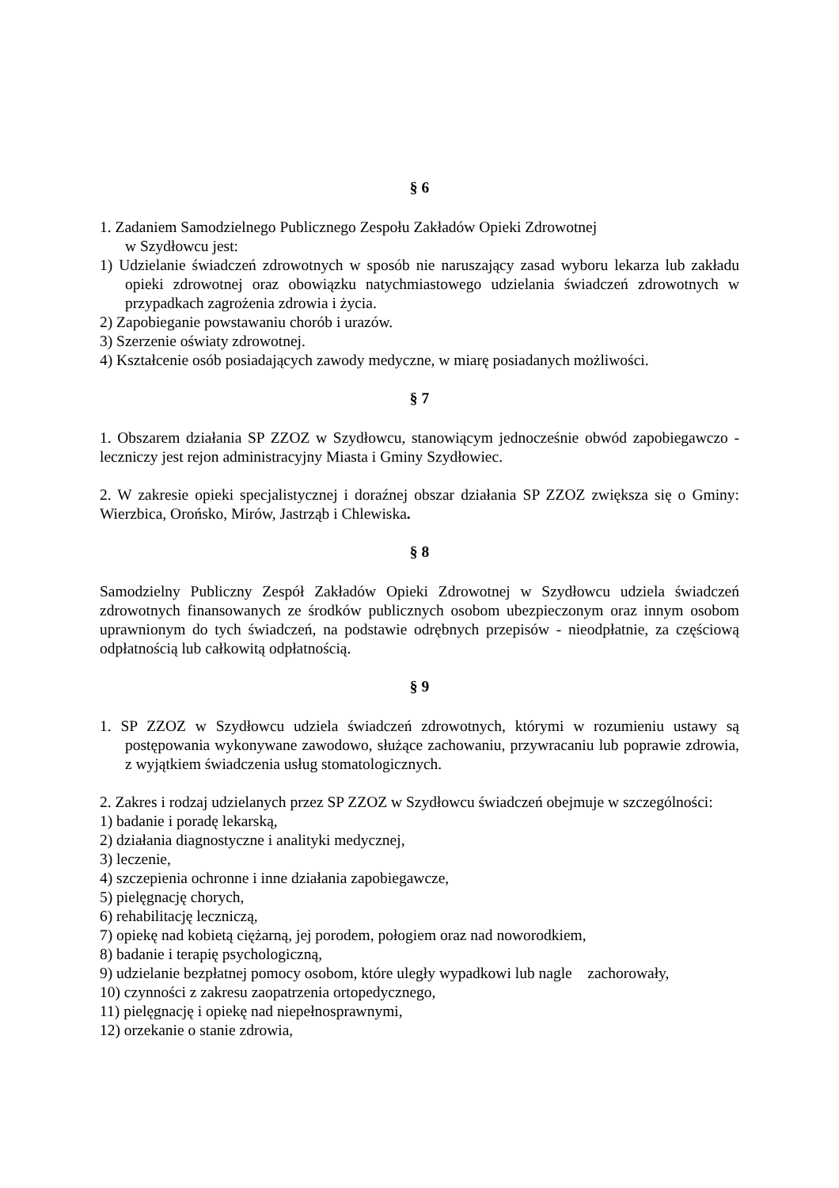§ 6
1. Zadaniem Samodzielnego Publicznego Zespołu Zakładów Opieki Zdrowotnej
w Szydłowcu jest:
1) Udzielanie świadczeń zdrowotnych w sposób nie naruszający zasad wyboru lekarza lub zakładu opieki zdrowotnej oraz obowiązku natychmiastowego udzielania świadczeń zdrowotnych w przypadkach zagrożenia zdrowia i życia.
2) Zapobieganie powstawaniu chorób i urazów.
3) Szerzenie oświaty zdrowotnej.
4) Kształcenie osób posiadających zawody medyczne, w miarę posiadanych możliwości.
§ 7
1. Obszarem działania SP ZZOZ w Szydłowcu, stanowiącym jednocześnie obwód zapobiegawczo - leczniczy jest rejon administracyjny Miasta i Gminy Szydłowiec.
2. W zakresie opieki specjalistycznej i doraźnej obszar działania SP ZZOZ zwiększa się o Gminy: Wierzbica, Orońsko, Mirów, Jastrząb i Chlewiska.
§ 8
Samodzielny Publiczny Zespół Zakładów Opieki Zdrowotnej w Szydłowcu udziela świadczeń zdrowotnych finansowanych ze środków publicznych osobom ubezpieczonym oraz innym osobom uprawnionym do tych świadczeń, na podstawie odrębnych przepisów - nieodpłatnie, za częściową odpłatnością lub całkowitą odpłatnością.
§ 9
1. SP ZZOZ w Szydłowcu udziela świadczeń zdrowotnych, którymi w rozumieniu ustawy są postępowania wykonywane zawodowo, służące zachowaniu, przywracaniu lub poprawie zdrowia, z wyjątkiem świadczenia usług stomatologicznych.
2. Zakres i rodzaj udzielanych przez SP ZZOZ w Szydłowcu świadczeń obejmuje w szczególności:
1) badanie i poradę lekarską,
2) działania diagnostyczne i analityki medycznej,
3) leczenie,
4) szczepienia ochronne i inne działania zapobiegawcze,
5) pielęgnację chorych,
6) rehabilitację leczniczą,
7) opiekę nad kobietą ciężarną, jej porodem, połogiem oraz nad noworodkiem,
8) badanie i terapię psychologiczną,
9) udzielanie bezpłatnej pomocy osobom, które uległy wypadkowi lub nagle zachorowały,
10) czynności z zakresu zaopatrzenia ortopedycznego,
11) pielęgnację i opiekę nad niepełnosprawnymi,
12) orzekanie o stanie zdrowia,